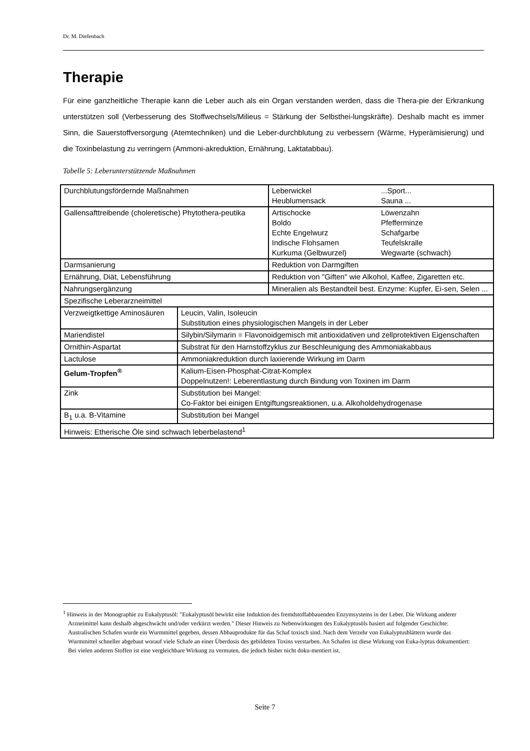Dr. M. Diefenbach
Therapie
Für eine ganzheitliche Therapie kann die Leber auch als ein Organ verstanden werden, dass die Thera-pie der Erkrankung unterstützen soll (Verbesserung des Stoffwechsels/Milieus = Stärkung der Selbsthei-lungskräfte). Deshalb macht es immer Sinn, die Sauerstoffversorgung (Atemtechniken) und die Leber-durchblutung zu verbessern (Wärme, Hyperämisierung) und die Toxinbelastung zu verringern (Ammoni-akreduktion, Ernährung, Laktatabbau).
Tabelle 5: Leberunterstützende Maßnahmen
| Durchblutungsfördernde Maßnahmen | | / Leberwickel Heublumensack / ...Sport... Sauna ... / |
| Gallensafttreibende (choleretische) Phytothera-peutika | | / Artischocke Boldo Echte Engelwurz Indische Flohsamen Kurkuma (Gelbwurzel) / Löwenzahn Pfefferminze Schafgarbe Teufelskralle Wegwarte (schwach) / |
| Darmsanierung | | Reduktion von Darmgiften |
| Ernährung, Diät, Lebensführung | | Reduktion von "Giften" wie Alkohol, Kaffee, Zigaretten etc. |
| Nahrungsergänzung | | Mineralien als Bestandteil best. Enzyme: Kupfer, Ei-sen, Selen ... |
| Spezifische Leberarzneimittel | | |
| Verzweigtkettige Aminosäuren | Leucin, Valin, Isoleucin Substitution eines physiologischen Mangels in der Leber | |
| Mariendistel | Silybin/Silymarin = Flavonoidgemisch mit antioxidativen und zellprotektiven Eigenschaften | |
| Ornithin-Aspartat | Substrat für den Harnstoffzyklus zur Beschleunigung des Ammoniakabbaus | |
| Lactulose | Ammoniakreduktion durch laxierende Wirkung im Darm | |
| Gelum-Tropfen<sup>®</sup> | Kalium-Eisen-Phosphat-Citrat-Komplex Doppelnutzen!: Leberentlastung durch Bindung von Toxinen im Darm | |
| Zink | Substitution bei Mangel: Co-Faktor bei einigen Entgiftungsreaktionen, u.a. Alkoholdehydrogenase | |
| B<sub>1</sub> u.a. B-Vitamine | Substitution bei Mangel | |
| Hinweis: Etherische Öle sind schwach leberbelastend<sup>1</sup> | | |
<sup>1</sup> Hinweis in der Monographie zu Eukalyptusöl: "Eukalyptusöl bewirkt eine Induktion des fremdstoffabbauenden Enzymsystems in der Leber. Die Wirkung anderer Arzneimittel kann deshalb abgeschwächt und/oder verkürzt werden." Dieser Hinweis zu Nebenwirkungen des Eukalyptusöls basiert auf folgender Geschichte: Australischen Schafen wurde ein Wurmmittel gegeben, dessen Abbauprodukte für das Schaf toxisch sind. Nach dem Verzehr von Eukalyptusblättern wurde das Wurmmittel schneller abgebaut worauf viele Schafe an einer Überdosis des gebildeten Toxins verstarben. An Schafen ist diese Wirkung von Euka-lyptus dokumentiert: Bei vielen anderen Stoffen ist eine vergleichbare Wirkung zu vermuten, die jedoch bisher nicht doku-mentiert ist.
Seite 7